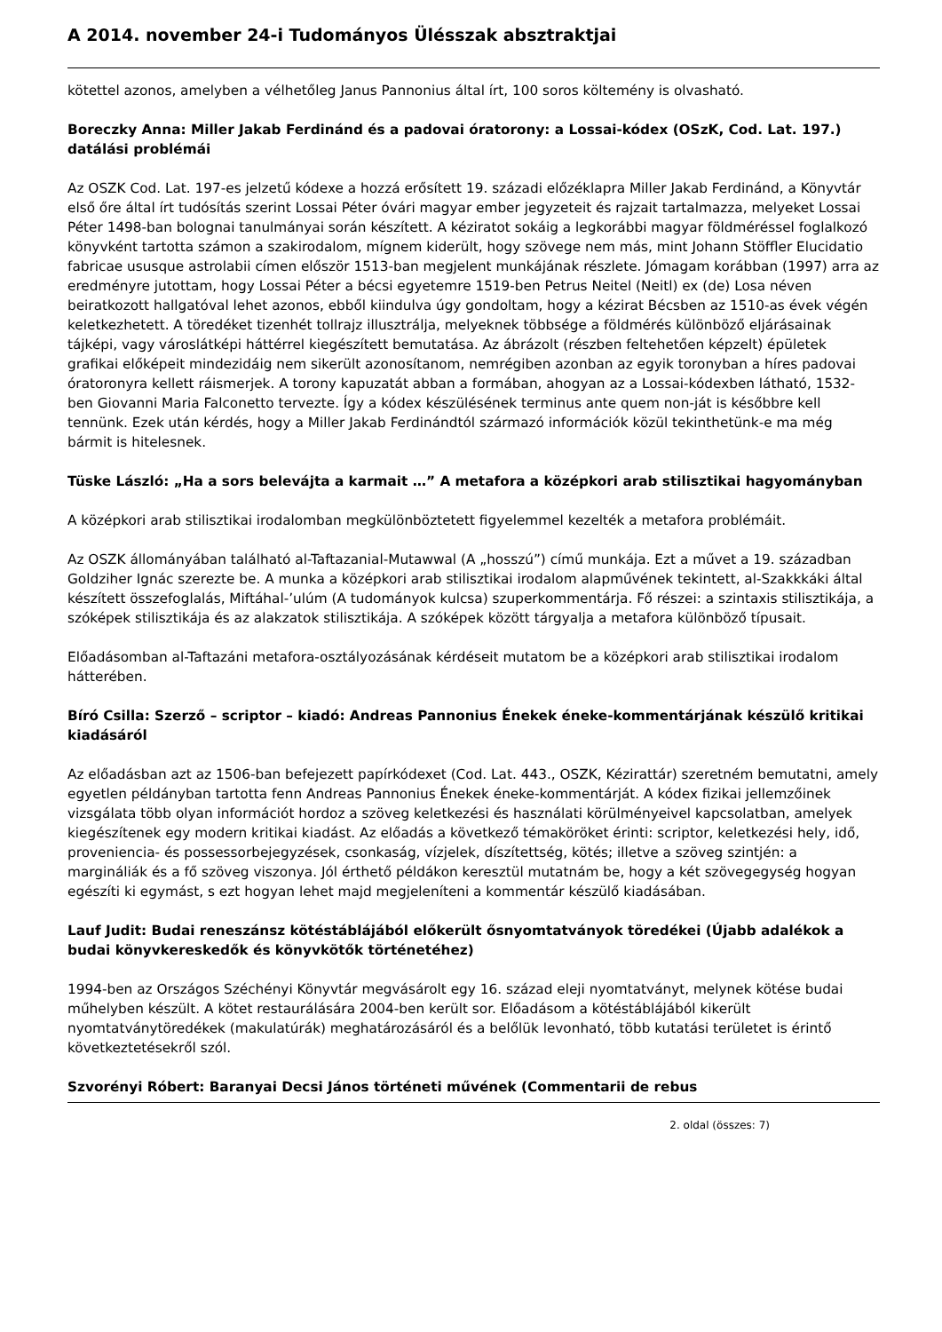A 2014. november 24-i Tudományos Ülésszak absztraktjai
kötettel azonos, amelyben a vélhetőleg Janus Pannonius által írt, 100 soros költemény is olvasható.
Boreczky Anna: Miller Jakab Ferdinánd és a padovai óratorony: a Lossai-kódex (OSzK, Cod. Lat. 197.) datálási problémái
Az OSZK Cod. Lat. 197-es jelzetű kódexe a hozzá erősített 19. századi előzéklapra Miller Jakab Ferdinánd, a Könyvtár első őre által írt tudósítás szerint Lossai Péter óvári magyar ember jegyzeteit és rajzait tartalmazza, melyeket Lossai Péter 1498-ban bolognai tanulmányai során készített. A kéziratot sokáig a legkorábbi magyar földméréssel foglalkozó könyvként tartotta számon a szakirodalom, mígnem kiderült, hogy szövege nem más, mint Johann Stöffler Elucidatio fabricae ususque astrolabii címen először 1513-ban megjelent munkájának részlete. Jómagam korábban (1997) arra az eredményre jutottam, hogy Lossai Péter a bécsi egyetemre 1519-ben Petrus Neitel (Neitl) ex (de) Losa néven beiratkozott hallgatóval lehet azonos, ebből kiindulva úgy gondoltam, hogy a kézirat Bécsben az 1510-as évek végén keletkezhetett. A töredéket tizenhét tollrajz illusztrálja, melyeknek többsége a földmérés különböző eljárásainak tájképi, vagy városlátképi háttérrel kiegészített bemutatása. Az ábrázolt (részben feltehetően képzelt) épületek grafikai előképeit mindezidáig nem sikerült azonosítanom, nemrégiben azonban az egyik toronyban a híres padovai óratoronyra kellett ráismerjek. A torony kapuzatát abban a formában, ahogyan az a Lossai-kódexben látható, 1532-ben Giovanni Maria Falconetto tervezte. Így a kódex készülésének terminus ante quem non-ját is későbbre kell tennünk. Ezek után kérdés, hogy a Miller Jakab Ferdinándtól származó információk közül tekinthetünk-e ma még bármit is hitelesnek.
Tüske László: „Ha a sors belevájta a karmait …” A metafora a középkori arab stilisztikai hagyományban
A középkori arab stilisztikai irodalomban megkülönböztetett figyelemmel kezelték a metafora problémáit.
Az OSZK állományában található al-Taftazanial-Mutawwal (A „hosszú”) című munkája. Ezt a művet a 19. században Goldziher Ignác szerezte be. A munka a középkori arab stilisztikai irodalom alapművének tekintett, al-Szakkkáki által készített összefoglalás, Miftáhal-’ulúm (A tudományok kulcsa) szuperkommentárja. Fő részei: a szintaxis stilisztikája, a szóképek stilisztikája és az alakzatok stilisztikája. A szóképek között tárgyalja a metafora különböző típusait.
Előadásomban al-Taftazáni metafora-osztályozásának kérdéseit mutatom be a középkori arab stilisztikai irodalom hátterében.
Bíró Csilla: Szerző – scriptor – kiadó: Andreas Pannonius Énekek éneke-kommentárjának készülő kritikai kiadásáról
Az előadásban azt az 1506-ban befejezett papírkódexet (Cod. Lat. 443., OSZK, Kézirattár) szeretném bemutatni, amely egyetlen példányban tartotta fenn Andreas Pannonius Énekek éneke-kommentárját. A kódex fizikai jellemzőinek vizsgálata több olyan információt hordoz a szöveg keletkezési és használati körülményeivel kapcsolatban, amelyek kiegészítenek egy modern kritikai kiadást. Az előadás a következő témaköröket érinti: scriptor, keletkezési hely, idő, proveniencia- és possessorbejegyzések, csonkaság, vízjelek, díszítettség, kötés; illetve a szöveg szintjén: a margináliák és a fő szöveg viszonya. Jól érthető példákon keresztül mutatnám be, hogy a két szövegegység hogyan egészíti ki egymást, s ezt hogyan lehet majd megjeleníteni a kommentár készülő kiadásában.
Lauf Judit: Budai reneszánsz kötéstáblájából előkerült ősnyomtatványok töredékei (Újabb adalékok a budai könyvkereskedők és könyvkötők történetéhez)
1994-ben az Országos Széchényi Könyvtár megvásárolt egy 16. század eleji nyomtatványt, melynek kötése budai műhelyben készült. A kötet restaurálására 2004-ben került sor. Előadásom a kötéstáblájából kikerült nyomtatványtöredékek (makulatúrák) meghatározásáról és a belőlük levonható, több kutatási területet is érintő következtetésekről szól.
Szvorényi Róbert: Baranyai Decsi János történeti művének (Commentarii de rebus
2. oldal (összes: 7)